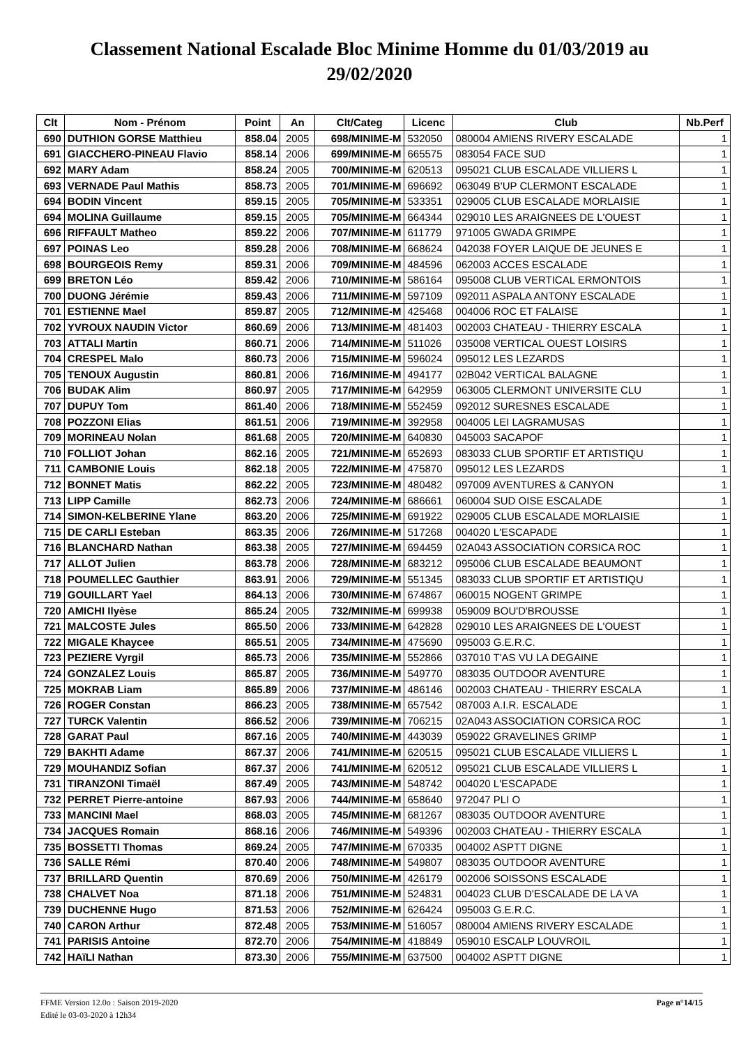Classement National Escalade Bloc Minime Homme du 01/03/2019 au 29/02/2020
| Clt | Nom - Prénom | Point | An | Clt/Categ | Licenc | Club | Nb.Perf |
| --- | --- | --- | --- | --- | --- | --- | --- |
| 690 | DUTHION GORSE Matthieu | 858.04 | 2005 | 698/MINIME-M | 532050 | 080004 AMIENS RIVERY ESCALADE | 1 |
| 691 | GIACCHERO-PINEAU Flavio | 858.14 | 2006 | 699/MINIME-M | 665575 | 083054 FACE SUD | 1 |
| 692 | MARY Adam | 858.24 | 2005 | 700/MINIME-M | 620513 | 095021 CLUB ESCALADE VILLIERS L | 1 |
| 693 | VERNADE Paul Mathis | 858.73 | 2005 | 701/MINIME-M | 696692 | 063049 B'UP CLERMONT ESCALADE | 1 |
| 694 | BODIN Vincent | 859.15 | 2005 | 705/MINIME-M | 533351 | 029005 CLUB ESCALADE MORLAISIE | 1 |
| 694 | MOLINA Guillaume | 859.15 | 2005 | 705/MINIME-M | 664344 | 029010 LES ARAIGNEES DE L'OUEST | 1 |
| 696 | RIFFAULT Matheo | 859.22 | 2006 | 707/MINIME-M | 611779 | 971005 GWADA GRIMPE | 1 |
| 697 | POINAS Leo | 859.28 | 2006 | 708/MINIME-M | 668624 | 042038 FOYER LAIQUE DE JEUNES E | 1 |
| 698 | BOURGEOIS Remy | 859.31 | 2006 | 709/MINIME-M | 484596 | 062003 ACCES ESCALADE | 1 |
| 699 | BRETON Léo | 859.42 | 2006 | 710/MINIME-M | 586164 | 095008 CLUB VERTICAL ERMONTOIS | 1 |
| 700 | DUONG Jérémie | 859.43 | 2006 | 711/MINIME-M | 597109 | 092011 ASPALA ANTONY ESCALADE | 1 |
| 701 | ESTIENNE Mael | 859.87 | 2005 | 712/MINIME-M | 425468 | 004006 ROC ET FALAISE | 1 |
| 702 | YVROUX NAUDIN Victor | 860.69 | 2006 | 713/MINIME-M | 481403 | 002003 CHATEAU - THIERRY ESCALA | 1 |
| 703 | ATTALI Martin | 860.71 | 2006 | 714/MINIME-M | 511026 | 035008 VERTICAL OUEST LOISIRS | 1 |
| 704 | CRESPEL Malo | 860.73 | 2006 | 715/MINIME-M | 596024 | 095012 LES LEZARDS | 1 |
| 705 | TENOUX Augustin | 860.81 | 2006 | 716/MINIME-M | 494177 | 02B042 VERTICAL BALAGNE | 1 |
| 706 | BUDAK Alim | 860.97 | 2005 | 717/MINIME-M | 642959 | 063005 CLERMONT UNIVERSITE CLU | 1 |
| 707 | DUPUY Tom | 861.40 | 2006 | 718/MINIME-M | 552459 | 092012 SURESNES ESCALADE | 1 |
| 708 | POZZONI Elias | 861.51 | 2006 | 719/MINIME-M | 392958 | 004005 LEI LAGRAMUSAS | 1 |
| 709 | MORINEAU Nolan | 861.68 | 2005 | 720/MINIME-M | 640830 | 045003 SACAPOF | 1 |
| 710 | FOLLIOT Johan | 862.16 | 2005 | 721/MINIME-M | 652693 | 083033 CLUB SPORTIF ET ARTISTIQU | 1 |
| 711 | CAMBONIE Louis | 862.18 | 2005 | 722/MINIME-M | 475870 | 095012 LES LEZARDS | 1 |
| 712 | BONNET Matis | 862.22 | 2005 | 723/MINIME-M | 480482 | 097009 AVENTURES & CANYON | 1 |
| 713 | LIPP Camille | 862.73 | 2006 | 724/MINIME-M | 686661 | 060004 SUD OISE ESCALADE | 1 |
| 714 | SIMON-KELBERINE Ylane | 863.20 | 2006 | 725/MINIME-M | 691922 | 029005 CLUB ESCALADE MORLAISIE | 1 |
| 715 | DE CARLI Esteban | 863.35 | 2006 | 726/MINIME-M | 517268 | 004020 L'ESCAPADE | 1 |
| 716 | BLANCHARD Nathan | 863.38 | 2005 | 727/MINIME-M | 694459 | 02A043 ASSOCIATION CORSICA ROC | 1 |
| 717 | ALLOT Julien | 863.78 | 2006 | 728/MINIME-M | 683212 | 095006 CLUB ESCALADE BEAUMONT | 1 |
| 718 | POUMELLEC Gauthier | 863.91 | 2006 | 729/MINIME-M | 551345 | 083033 CLUB SPORTIF ET ARTISTIQU | 1 |
| 719 | GOUILLART Yael | 864.13 | 2006 | 730/MINIME-M | 674867 | 060015 NOGENT GRIMPE | 1 |
| 720 | AMICHI Ilyèse | 865.24 | 2005 | 732/MINIME-M | 699938 | 059009 BOU'D'BROUSSE | 1 |
| 721 | MALCOSTE Jules | 865.50 | 2006 | 733/MINIME-M | 642828 | 029010 LES ARAIGNEES DE L'OUEST | 1 |
| 722 | MIGALE Khaycee | 865.51 | 2005 | 734/MINIME-M | 475690 | 095003 G.E.R.C. | 1 |
| 723 | PEZIERE Vyrgil | 865.73 | 2006 | 735/MINIME-M | 552866 | 037010 T'AS VU LA DEGAINE | 1 |
| 724 | GONZALEZ Louis | 865.87 | 2005 | 736/MINIME-M | 549770 | 083035 OUTDOOR AVENTURE | 1 |
| 725 | MOKRAB Liam | 865.89 | 2006 | 737/MINIME-M | 486146 | 002003 CHATEAU - THIERRY ESCALA | 1 |
| 726 | ROGER Constan | 866.23 | 2005 | 738/MINIME-M | 657542 | 087003 A.I.R. ESCALADE | 1 |
| 727 | TURCK Valentin | 866.52 | 2006 | 739/MINIME-M | 706215 | 02A043 ASSOCIATION CORSICA ROC | 1 |
| 728 | GARAT Paul | 867.16 | 2005 | 740/MINIME-M | 443039 | 059022 GRAVELINES GRIMP | 1 |
| 729 | BAKHTI Adame | 867.37 | 2006 | 741/MINIME-M | 620515 | 095021 CLUB ESCALADE VILLIERS L | 1 |
| 729 | MOUHANDIZ Sofian | 867.37 | 2006 | 741/MINIME-M | 620512 | 095021 CLUB ESCALADE VILLIERS L | 1 |
| 731 | TIRANZONI Timaël | 867.49 | 2005 | 743/MINIME-M | 548742 | 004020 L'ESCAPADE | 1 |
| 732 | PERRET Pierre-antoine | 867.93 | 2006 | 744/MINIME-M | 658640 | 972047 PLI O | 1 |
| 733 | MANCINI Mael | 868.03 | 2005 | 745/MINIME-M | 681267 | 083035 OUTDOOR AVENTURE | 1 |
| 734 | JACQUES Romain | 868.16 | 2006 | 746/MINIME-M | 549396 | 002003 CHATEAU - THIERRY ESCALA | 1 |
| 735 | BOSSETTI Thomas | 869.24 | 2005 | 747/MINIME-M | 670335 | 004002 ASPTT DIGNE | 1 |
| 736 | SALLE Rémi | 870.40 | 2006 | 748/MINIME-M | 549807 | 083035 OUTDOOR AVENTURE | 1 |
| 737 | BRILLARD Quentin | 870.69 | 2006 | 750/MINIME-M | 426179 | 002006 SOISSONS ESCALADE | 1 |
| 738 | CHALVET Noa | 871.18 | 2006 | 751/MINIME-M | 524831 | 004023 CLUB D'ESCALADE DE LA VA | 1 |
| 739 | DUCHENNE Hugo | 871.53 | 2006 | 752/MINIME-M | 626424 | 095003 G.E.R.C. | 1 |
| 740 | CARON Arthur | 872.48 | 2005 | 753/MINIME-M | 516057 | 080004 AMIENS RIVERY ESCALADE | 1 |
| 741 | PARISIS Antoine | 872.70 | 2006 | 754/MINIME-M | 418849 | 059010 ESCALP LOUVROIL | 1 |
| 742 | HAïLI Nathan | 873.30 | 2006 | 755/MINIME-M | 637500 | 004002 ASPTT DIGNE | 1 |
FFME Version 12.0o : Saison 2019-2020
Edité le 03-03-2020 à 12h34
Page n°14/15